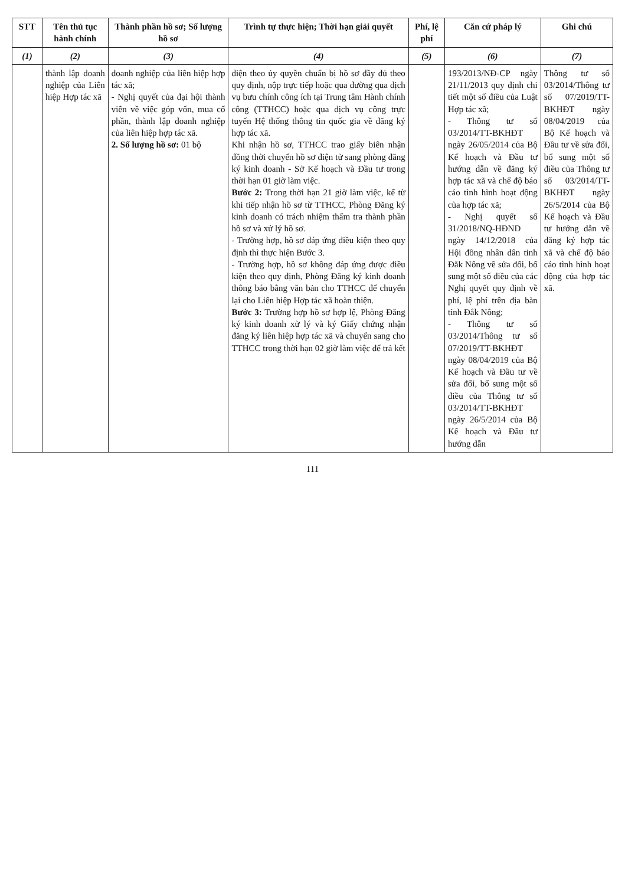| STT | Tên thủ tục hành chính | Thành phần hồ sơ; Số lượng hồ sơ | Trình tự thực hiện; Thời hạn giải quyết | Phí, lệ phí | Căn cứ pháp lý | Ghi chú |
| --- | --- | --- | --- | --- | --- | --- |
| (1) | (2) | (3) | (4) | (5) | (6) | (7) |
| | thành lập doanh nghiệp của Liên hiệp Hợp tác xã | doanh nghiệp của liên hiệp hợp tác xã; - Nghị quyết của đại hội thành viên về việc góp vốn, mua cổ phần, thành lập doanh nghiệp của liên hiệp hợp tác xã. 2. Số lượng hồ sơ: 01 bộ | diện theo ủy quyền chuẩn bị hồ sơ đầy đủ theo quy định, nộp trực tiếp hoặc qua đường qua dịch vụ bưu chính công ích tại Trung tâm Hành chính công (TTHCC) hoặc qua dịch vụ công trực tuyến Hệ thống thông tin quốc gia về đăng ký hợp tác xã. Khi nhận hồ sơ, TTHCC trao giấy biên nhận đồng thời chuyển hồ sơ điện tử sang phòng đăng ký kinh doanh - Sở Kế hoạch và Đầu tư trong thời hạn 01 giờ làm việc. Bước 2: Trong thời hạn 21 giờ làm việc, kể từ khi tiếp nhận hồ sơ từ TTHCC, Phòng Đăng ký kinh doanh có trách nhiệm thẩm tra thành phần hồ sơ và xử lý hồ sơ. - Trường hợp, hồ sơ đáp ứng điều kiện theo quy định thì thực hiện Bước 3. - Trường hợp, hồ sơ không đáp ứng được điều kiện theo quy định, Phòng Đăng ký kinh doanh thông báo bằng văn bản cho TTHCC để chuyển lại cho Liên hiệp Hợp tác xã hoàn thiện. Bước 3: Trường hợp hồ sơ hợp lệ, Phòng Đăng ký kinh doanh xử lý và ký Giấy chứng nhận đăng ký liên hiệp hợp tác xã và chuyển sang cho TTHCC trong thời hạn 02 giờ làm việc để trả kết | | 193/2013/NĐ-CP ngày 21/11/2013 quy định chi tiết một số điều của Luật Hợp tác xã; - Thông tư số 03/2014/TT-BKHĐT ngày 26/05/2014 của Bộ Kế hoạch và Đầu tư hướng dẫn về đăng ký hợp tác xã và chế độ báo cáo tình hình hoạt động của hợp tác xã; - Nghị quyết số 31/2018/NQ-HĐND ngày 14/12/2018 của Hội đồng nhân dân tỉnh Đắk Nông về sửa đổi, bổ sung một số điều của các Nghị quyết quy định về phí, lệ phí trên địa bàn tỉnh Đắk Nông; - Thông tư số 03/2014/Thông tư số 07/2019/TT-BKHĐT ngày 08/04/2019 của Bộ Kế hoạch và Đầu tư về sửa đổi, bổ sung một số điều của Thông tư số 03/2014/TT-BKHĐT ngày 26/5/2014 của Bộ Kế hoạch và Đầu tư hướng dẫn | Thông tư số 03/2014/Thông tư số 07/2019/TT-BKHĐT ngày 08/04/2019 của Bộ Kế hoạch và Đầu tư về sửa đổi, bổ sung một số điều của Thông tư số 03/2014/TT-BKHĐT ngày 26/5/2014 của Bộ Kế hoạch và Đầu tư hướng dẫn về đăng ký hợp tác xã và chế độ báo cáo tình hình hoạt động của hợp tác xã. |
111